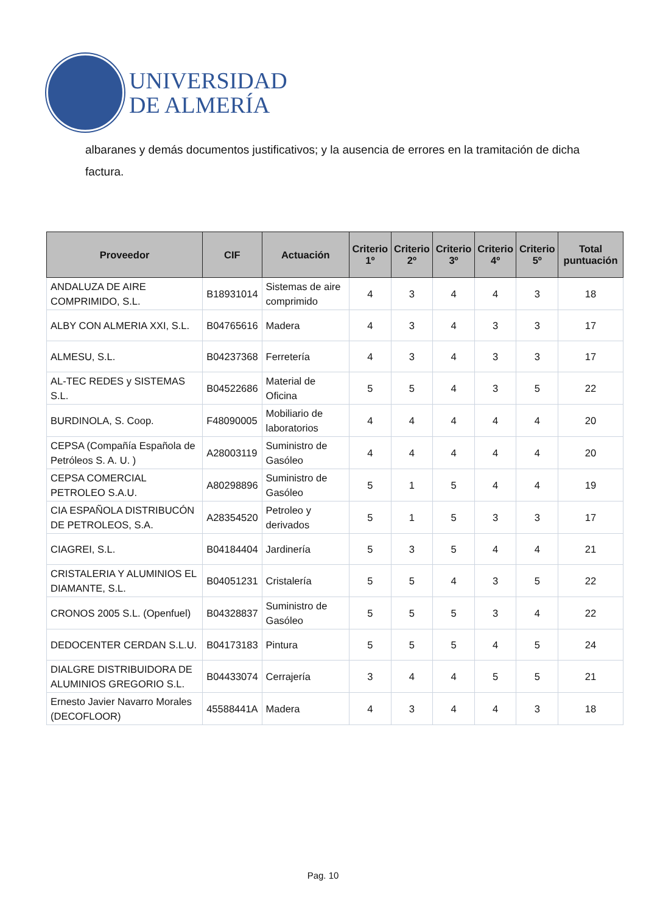UNIVERSIDAD
DE ALMERÍA
albaranes y demás documentos justificativos; y la ausencia de errores en la tramitación de dicha factura.
| Proveedor | CIF | Actuación | Criterio 1º | Criterio 2º | Criterio 3º | Criterio 4º | Criterio 5º | Total puntuación |
| --- | --- | --- | --- | --- | --- | --- | --- | --- |
| ANDALUZA DE AIRE COMPRIMIDO, S.L. | B18931014 | Sistemas de aire comprimido | 4 | 3 | 4 | 4 | 3 | 18 |
| ALBY CON ALMERIA XXI, S.L. | B04765616 | Madera | 4 | 3 | 4 | 3 | 3 | 17 |
| ALMESU, S.L. | B04237368 | Ferretería | 4 | 3 | 4 | 3 | 3 | 17 |
| AL-TEC REDES y SISTEMAS S.L. | B04522686 | Material de Oficina | 5 | 5 | 4 | 3 | 5 | 22 |
| BURDINOLA, S. Coop. | F48090005 | Mobiliario de laboratorios | 4 | 4 | 4 | 4 | 4 | 20 |
| CEPSA (Compañía Española de Petróleos S. A. U. ) | A28003119 | Suministro de Gasóleo | 4 | 4 | 4 | 4 | 4 | 20 |
| CEPSA COMERCIAL PETROLEO S.A.U. | A80298896 | Suministro de Gasóleo | 5 | 1 | 5 | 4 | 4 | 19 |
| CIA ESPAÑOLA DISTRIBUCÓN DE PETROLEOS, S.A. | A28354520 | Petroleo y derivados | 5 | 1 | 5 | 3 | 3 | 17 |
| CIAGREI, S.L. | B04184404 | Jardinería | 5 | 3 | 5 | 4 | 4 | 21 |
| CRISTALERIA Y ALUMINIOS EL DIAMANTE, S.L. | B04051231 | Cristalería | 5 | 5 | 4 | 3 | 5 | 22 |
| CRONOS 2005 S.L. (Openfuel) | B04328837 | Suministro de Gasóleo | 5 | 5 | 5 | 3 | 4 | 22 |
| DEDOCENTER CERDAN S.L.U. | B04173183 | Pintura | 5 | 5 | 5 | 4 | 5 | 24 |
| DIALGRE DISTRIBUIDORA DE ALUMINIOS GREGORIO S.L. | B04433074 | Cerrajería | 3 | 4 | 4 | 5 | 5 | 21 |
| Ernesto Javier Navarro Morales (DECOFLOOR) | 45588441A | Madera | 4 | 3 | 4 | 4 | 3 | 18 |
Pag. 10